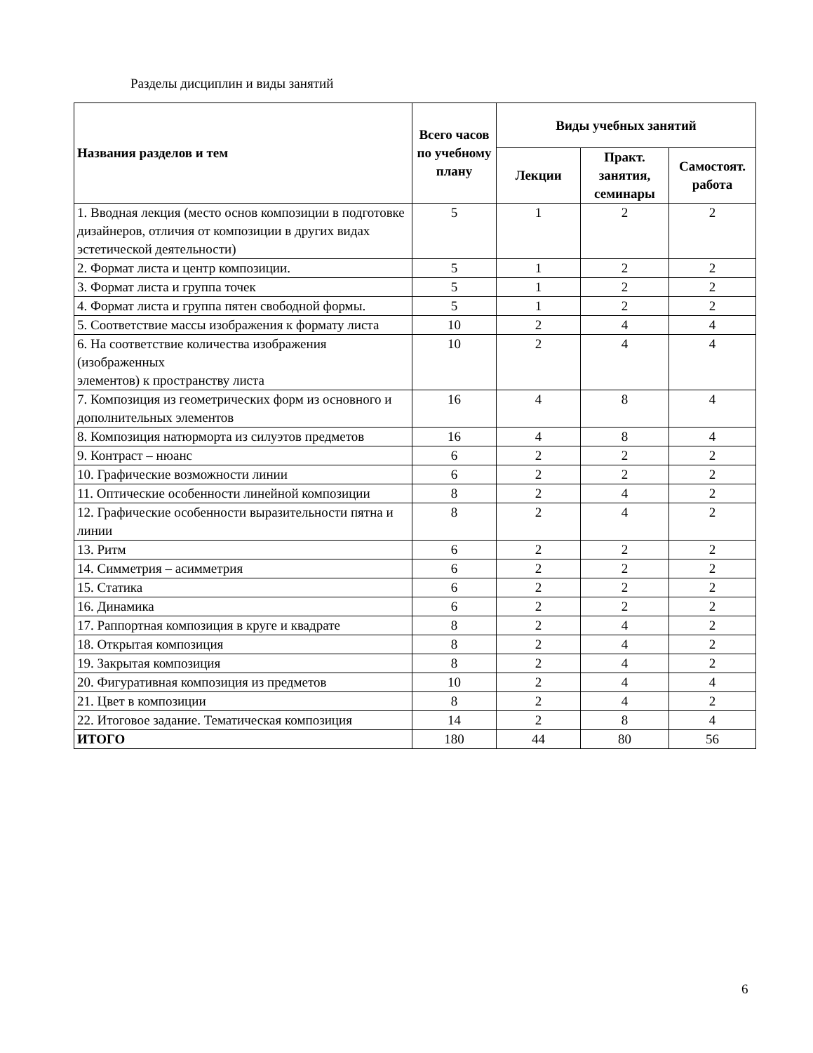Разделы дисциплин и виды занятий
| Названия разделов и тем | Всего часов по учебному плану | Виды учебных занятий | | |
| --- | --- | --- | --- | --- |
| | | Лекции | Практ. занятия, семинары | Самостоят. работа |
| 1. Вводная лекция (место основ композиции в подготовке дизайнеров, отличия от композиции в других видах эстетической деятельности) | 5 | 1 | 2 | 2 |
| 2. Формат листа и центр композиции. | 5 | 1 | 2 | 2 |
| 3. Формат листа и группа точек | 5 | 1 | 2 | 2 |
| 4. Формат листа и группа пятен свободной формы. | 5 | 1 | 2 | 2 |
| 5. Соответствие массы изображения к формату листа | 10 | 2 | 4 | 4 |
| 6. На соответствие количества изображения (изображенных элементов) к пространству листа | 10 | 2 | 4 | 4 |
| 7. Композиция из геометрических форм из основного и дополнительных элементов | 16 | 4 | 8 | 4 |
| 8. Композиция натюрморта из силуэтов предметов | 16 | 4 | 8 | 4 |
| 9. Контраст – нюанс | 6 | 2 | 2 | 2 |
| 10. Графические возможности линии | 6 | 2 | 2 | 2 |
| 11. Оптические особенности линейной композиции | 8 | 2 | 4 | 2 |
| 12. Графические особенности выразительности пятна и линии | 8 | 2 | 4 | 2 |
| 13. Ритм | 6 | 2 | 2 | 2 |
| 14. Симметрия – асимметрия | 6 | 2 | 2 | 2 |
| 15. Статика | 6 | 2 | 2 | 2 |
| 16. Динамика | 6 | 2 | 2 | 2 |
| 17. Раппортная композиция в круге и квадрате | 8 | 2 | 4 | 2 |
| 18. Открытая композиция | 8 | 2 | 4 | 2 |
| 19. Закрытая композиция | 8 | 2 | 4 | 2 |
| 20. Фигуративная композиция из предметов | 10 | 2 | 4 | 4 |
| 21. Цвет в композиции | 8 | 2 | 4 | 2 |
| 22. Итоговое задание. Тематическая композиция | 14 | 2 | 8 | 4 |
| ИТОГО | 180 | 44 | 80 | 56 |
6